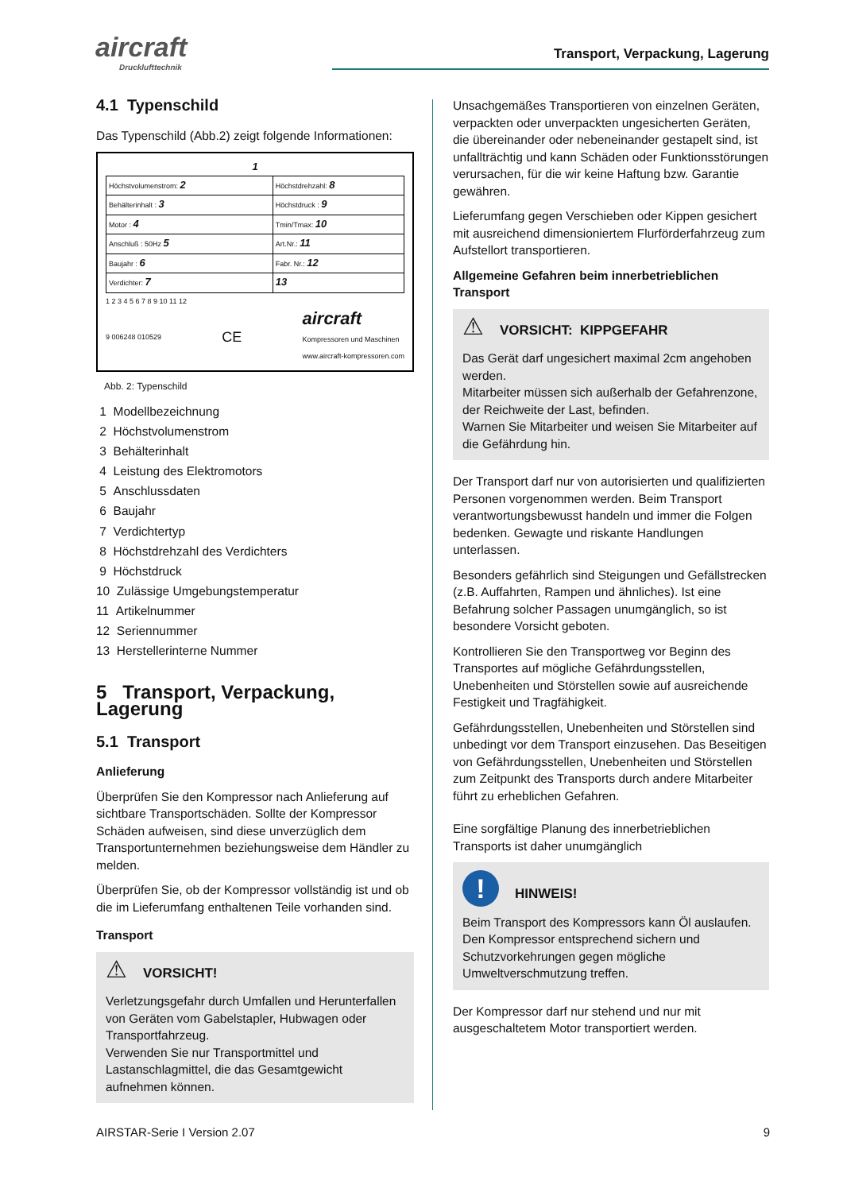aircraft
Drucklufttechnik
Transport, Verpackung, Lagerung
4.1 Typenschild
Das Typenschild (Abb.2) zeigt folgende Informationen:
1
| Höchstvolumenstrom: 2 | Höchstdrehzahl: 8 |
| Behälterinhalt : 3 | Höchstdruck : 9 |
| Motor : 4 | Tmin/Tmax: 10 |
| Anschluß : 50Hz 5 | Art.Nr.: 11 |
| Baujahr : 6 | Fabr. Nr.: 12 |
| Verdichter: 7 | 13 |
1 2 3 4 5 6 7 8 9 10 11 12
9 006248 010529 CE aircraft
Kompressoren und Maschinen
www.aircraft-kompressoren.com
Abb. 2: Typenschild
1 Modellbezeichnung
2 Höchstvolumenstrom
3 Behälterinhalt
4 Leistung des Elektromotors
5 Anschlussdaten
6 Baujahr
7 Verdichtertyp
8 Höchstdrehzahl des Verdichters
9 Höchstdruck
10 Zulässige Umgebungstemperatur
11 Artikelnummer
12 Seriennummer
13 Herstellerinterne Nummer
5 Transport, Verpackung, Lagerung
5.1 Transport
Anlieferung
Überprüfen Sie den Kompressor nach Anlieferung auf sichtbare Transportschäden. Sollte der Kompressor Schäden aufweisen, sind diese unverzüglich dem Transportunternehmen beziehungsweise dem Händler zu melden.
Überprüfen Sie, ob der Kompressor vollständig ist und ob die im Lieferumfang enthaltenen Teile vorhanden sind.
Transport
⚠ VORSICHT!
Verletzungsgefahr durch Umfallen und Herunterfallen von Geräten vom Gabelstapler, Hubwagen oder Transportfahrzeug.
Verwenden Sie nur Transportmittel und Lastanschlagmittel, die das Gesamtgewicht aufnehmen können.
Unsachgemäßes Transportieren von einzelnen Geräten, verpackten oder unverpackten ungesicherten Geräten, die übereinander oder nebeneinander gestapelt sind, ist unfallträchtig und kann Schäden oder Funktionsstörungen verursachen, für die wir keine Haftung bzw. Garantie gewähren.
Lieferumfang gegen Verschieben oder Kippen gesichert mit ausreichend dimensioniertem Flurförderfahrzeug zum Aufstellort transportieren.
Allgemeine Gefahren beim innerbetrieblichen Transport
⚠ VORSICHT: KIPPGEFAHR
Das Gerät darf ungesichert maximal 2cm angehoben werden.
Mitarbeiter müssen sich außerhalb der Gefahrenzone, der Reichweite der Last, befinden.
Warnen Sie Mitarbeiter und weisen Sie Mitarbeiter auf die Gefährdung hin.
Der Transport darf nur von autorisierten und qualifizierten Personen vorgenommen werden. Beim Transport verantwortungsbewusst handeln und immer die Folgen bedenken. Gewagte und riskante Handlungen unterlassen.
Besonders gefährlich sind Steigungen und Gefällstrecken (z.B. Auffahrten, Rampen und ähnliches). Ist eine Befahrung solcher Passagen unumgänglich, so ist besondere Vorsicht geboten.
Kontrollieren Sie den Transportweg vor Beginn des Transportes auf mögliche Gefährdungsstellen, Unebenheiten und Störstellen sowie auf ausreichende Festigkeit und Tragfähigkeit.
Gefährdungsstellen, Unebenheiten und Störstellen sind unbedingt vor dem Transport einzusehen. Das Beseitigen von Gefährdungsstellen, Unebenheiten und Störstellen zum Zeitpunkt des Transports durch andere Mitarbeiter führt zu erheblichen Gefahren.
Eine sorgfältige Planung des innerbetrieblichen Transports ist daher unumgänglich
! HINWEIS!
Beim Transport des Kompressors kann Öl auslaufen. Den Kompressor entsprechend sichern und Schutzvorkehrungen gegen mögliche Umweltverschmutzung treffen.
Der Kompressor darf nur stehend und nur mit ausgeschaltetem Motor transportiert werden.
AIRSTAR-Serie I Version 2.07 9